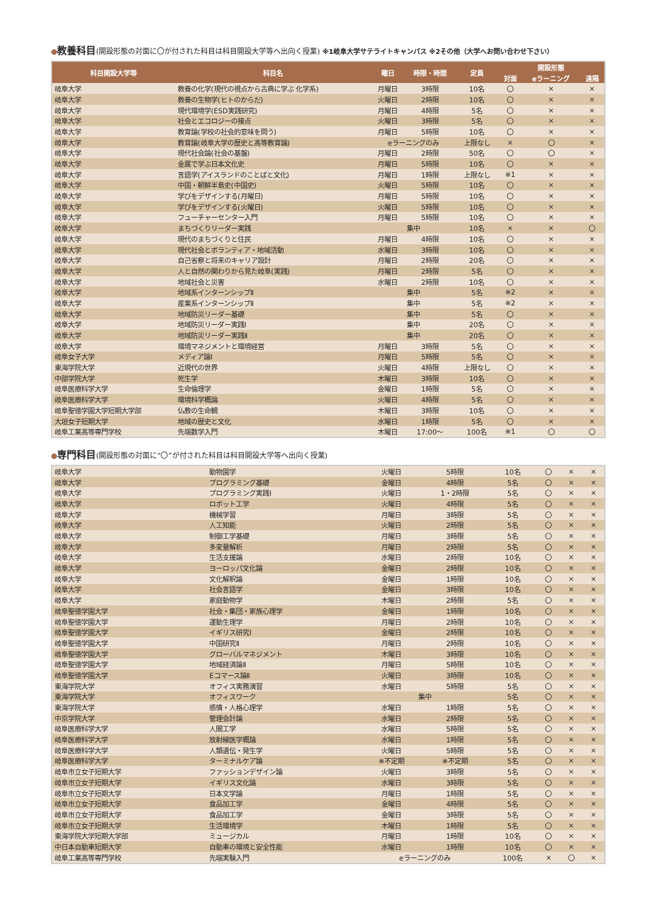●教養科目(開設形態の対面に〇が付された科目は科目開設大学等へ出向く授業) ※1岐阜大学サテライトキャンパス ※2その他（大学へお問い合わせ下さい）
| 科目開設大学等 | 科目名 | 曜日 | 時限・時間 | 定員 | 開設形態 | | |
| --- | --- | --- | --- | --- | --- | --- | --- |
| | | | | | 対面 | eラーニング | 遠隔 |
| 岐阜大学 | 教養の化学(現代の視点から古典に学ぶ 化学系) | 月曜日 | 3時限 | 10名 | 〇 | × | × |
| 岐阜大学 | 教養の生物学(ヒトのからだ) | 火曜日 | 2時限 | 10名 | 〇 | × | × |
| 岐阜大学 | 現代環境学(ESD実践研究) | 月曜日 | 4時限 | 5名 | 〇 | × | × |
| 岐阜大学 | 社会とエコロジーの接点 | 火曜日 | 3時限 | 5名 | 〇 | × | × |
| 岐阜大学 | 教育論(学校の社会的意味を問う) | 月曜日 | 5時限 | 10名 | 〇 | × | × |
| 岐阜大学 | 教育論(岐阜大学の歴史と高等教育論) | eラーニングのみ | | 上限なし | × | 〇 | × |
| 岐阜大学 | 現代社会論(社会の基盤) | 月曜日 | 2時限 | 50名 | 〇 | 〇 | × |
| 岐阜大学 | 金属で学ぶ日本文化史 | 月曜日 | 5時限 | 10名 | 〇 | × | × |
| 岐阜大学 | 言語学(アイスランドのことばと文化) | 月曜日 | 1時限 | 上限なし | ※1 | × | × |
| 岐阜大学 | 中国・朝鮮半島史(中国史) | 火曜日 | 5時限 | 10名 | 〇 | × | × |
| 岐阜大学 | 学びをデザインする(月曜日) | 月曜日 | 5時限 | 10名 | 〇 | × | × |
| 岐阜大学 | 学びをデザインする(火曜日) | 火曜日 | 5時限 | 10名 | 〇 | × | × |
| 岐阜大学 | フューチャーセンター入門 | 月曜日 | 5時限 | 10名 | 〇 | × | × |
| 岐阜大学 | まちづくりリーダー実践 | 集中 | | 10名 | × | × | 〇 |
| 岐阜大学 | 現代のまちづくりと住民 | 月曜日 | 4時限 | 10名 | 〇 | × | × |
| 岐阜大学 | 現代社会とボランティア・地域活動 | 水曜日 | 3時限 | 10名 | 〇 | × | × |
| 岐阜大学 | 自己省察と将来のキャリア設計 | 月曜日 | 2時限 | 20名 | 〇 | × | × |
| 岐阜大学 | 人と自然の関わりから見た岐阜(実践) | 月曜日 | 2時限 | 5名 | 〇 | × | × |
| 岐阜大学 | 地域社会と災害 | 水曜日 | 2時限 | 10名 | 〇 | × | × |
| 岐阜大学 | 地域系インターンシップⅡ | 集中 | | 5名 | ※2 | × | × |
| 岐阜大学 | 産業系インターンシップⅡ | 集中 | | 5名 | ※2 | × | × |
| 岐阜大学 | 地域防災リーダー基礎 | 集中 | | 5名 | 〇 | × | × |
| 岐阜大学 | 地域防災リーダー実践Ⅰ | 集中 | | 20名 | 〇 | × | × |
| 岐阜大学 | 地域防災リーダー実践Ⅱ | 集中 | | 20名 | 〇 | × | × |
| 岐阜大学 | 環境マネジメントと環境経営 | 月曜日 | 3時限 | 5名 | 〇 | × | × |
| 岐阜女子大学 | メディア論Ⅰ | 月曜日 | 5時限 | 5名 | 〇 | × | × |
| 東海学院大学 | 近現代の世界 | 火曜日 | 4時限 | 上限なし | 〇 | × | × |
| 中部学院大学 | 死生学 | 木曜日 | 3時限 | 10名 | 〇 | × | × |
| 岐阜医療科学大学 | 生命倫理学 | 金曜日 | 1時限 | 5名 | 〇 | × | × |
| 岐阜医療科学大学 | 環境科学概論 | 火曜日 | 4時限 | 5名 | 〇 | × | × |
| 岐阜聖徳学園大学短期大学部 | 仏教の生命観 | 木曜日 | 3時限 | 10名 | 〇 | × | × |
| 大垣女子短期大学 | 地域の歴史と文化 | 水曜日 | 1時限 | 5名 | 〇 | × | × |
| 岐阜工業高等専門学校 | 先端数学入門 | 木曜日 | 17:00～ | 100名 | ※1 | 〇 | 〇 |
●専門科目(開設形態の対面に“〇”が付された科目は科目開設大学等へ出向く授業)
| 岐阜大学 | 動物園学 | 火曜日 | 5時限 | 10名 | 〇 | × | × |
| 岐阜大学 | プログラミング基礎 | 金曜日 | 4時限 | 5名 | 〇 | × | × |
| 岐阜大学 | プログラミング実践I | 火曜日 | 1・2時限 | 5名 | 〇 | × | × |
| 岐阜大学 | ロボット工学 | 火曜日 | 4時限 | 5名 | 〇 | × | × |
| 岐阜大学 | 機械学習 | 月曜日 | 3時限 | 5名 | 〇 | × | × |
| 岐阜大学 | 人工知能 | 火曜日 | 2時限 | 5名 | 〇 | × | × |
| 岐阜大学 | 制御工学基礎 | 月曜日 | 3時限 | 5名 | 〇 | × | × |
| 岐阜大学 | 多変量解析 | 月曜日 | 2時限 | 5名 | 〇 | × | × |
| 岐阜大学 | 生活支援論 | 水曜日 | 2時限 | 10名 | 〇 | × | × |
| 岐阜大学 | ヨーロッパ文化論 | 金曜日 | 2時限 | 10名 | 〇 | × | × |
| 岐阜大学 | 文化解釈論 | 金曜日 | 1時限 | 10名 | 〇 | × | × |
| 岐阜大学 | 社会言語学 | 金曜日 | 3時限 | 10名 | 〇 | × | × |
| 岐阜大学 | 家庭動物学 | 木曜日 | 2時限 | 5名 | 〇 | × | × |
| 岐阜聖徳学園大学 | 社会・集団・家族心理学 | 金曜日 | 1時限 | 10名 | 〇 | × | × |
| 岐阜聖徳学園大学 | 運動生理学 | 月曜日 | 2時限 | 10名 | 〇 | × | × |
| 岐阜聖徳学園大学 | イギリス研究Ⅰ | 金曜日 | 2時限 | 10名 | 〇 | × | × |
| 岐阜聖徳学園大学 | 中国研究Ⅱ | 月曜日 | 2時限 | 10名 | 〇 | × | × |
| 岐阜聖徳学園大学 | グローバルマネジメント | 木曜日 | 3時限 | 10名 | 〇 | × | × |
| 岐阜聖徳学園大学 | 地域経済論Ⅱ | 月曜日 | 5時限 | 10名 | 〇 | × | × |
| 岐阜聖徳学園大学 | Eコマース論Ⅱ | 火曜日 | 3時限 | 10名 | 〇 | × | × |
| 東海学院大学 | オフィス実務演習 | 水曜日 | 5時限 | 5名 | 〇 | × | × |
| 東海学院大学 | オフィスワーク | 集中 | | 5名 | 〇 | × | × |
| 東海学院大学 | 感情・人格心理学 | 水曜日 | 1時限 | 5名 | 〇 | × | × |
| 中京学院大学 | 管理会計論 | 水曜日 | 2時限 | 5名 | 〇 | × | × |
| 岐阜医療科学大学 | 人間工学 | 水曜日 | 5時限 | 5名 | 〇 | × | × |
| 岐阜医療科学大学 | 放射線医学概論 | 水曜日 | 1時限 | 5名 | 〇 | × | × |
| 岐阜医療科学大学 | 人類遺伝・発生学 | 火曜日 | 5時限 | 5名 | 〇 | × | × |
| 岐阜医療科学大学 | ターミナルケア論 | ※不定期 | ※不定期 | 5名 | 〇 | × | × |
| 岐阜市立女子短期大学 | ファッションデザイン論 | 火曜日 | 3時限 | 5名 | 〇 | × | × |
| 岐阜市立女子短期大学 | イギリス文化論 | 水曜日 | 3時限 | 5名 | 〇 | × | × |
| 岐阜市立女子短期大学 | 日本文学論 | 月曜日 | 1時限 | 5名 | 〇 | × | × |
| 岐阜市立女子短期大学 | 食品加工学 | 金曜日 | 4時限 | 5名 | 〇 | × | × |
| 岐阜市立女子短期大学 | 食品加工学 | 金曜日 | 3時限 | 5名 | 〇 | × | × |
| 岐阜市立女子短期大学 | 生活環境学 | 木曜日 | 1時限 | 5名 | 〇 | × | × |
| 東海学院大学短期大学部 | ミュージカル | 月曜日 | 1時限 | 10名 | 〇 | × | × |
| 中日本自動車短期大学 | 自動車の環境と安全性能 | 水曜日 | 1時限 | 10名 | 〇 | × | × |
| 岐阜工業高等専門学校 | 先端実験入門 | eラーニングのみ | | 100名 | × | 〇 | × |